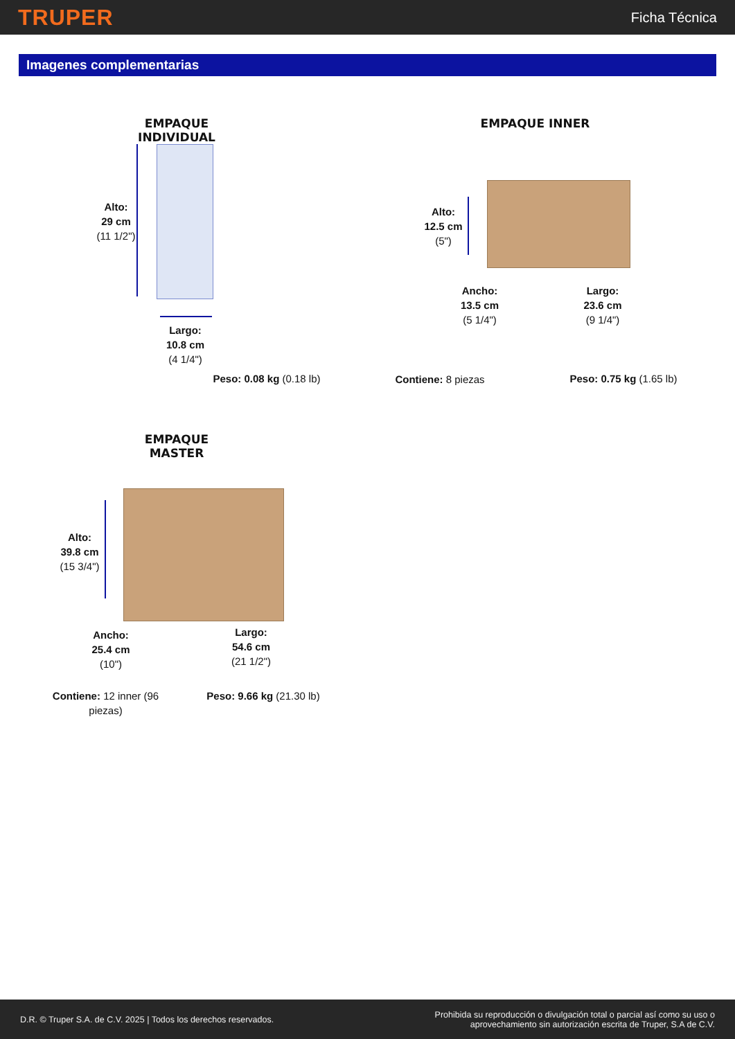TRUPER
Ficha Técnica
Imagenes complementarias
EMPAQUE INDIVIDUAL
Alto:
29 cm
(11 1/2")
Largo:
10.8 cm
(4 1/4")
Peso: 0.08 kg (0.18 lb)
EMPAQUE INNER
Alto:
12.5 cm
(5")
Ancho:
13.5 cm
(5 1/4")
Largo:
23.6 cm
(9 1/4")
Contiene: 8 piezas
Peso: 0.75 kg (1.65 lb)
EMPAQUE MASTER
Alto:
39.8 cm
(15 3/4")
Ancho:
25.4 cm
(10")
Largo:
54.6 cm
(21 1/2")
Contiene: 12 inner (96 piezas)
Peso: 9.66 kg (21.30 lb)
D.R. © Truper S.A. de C.V. 2025 | Todos los derechos reservados.
Prohibida su reproducción o divulgación total o parcial así como su uso o
aprovechamiento sin autorización escrita de Truper, S.A de C.V.